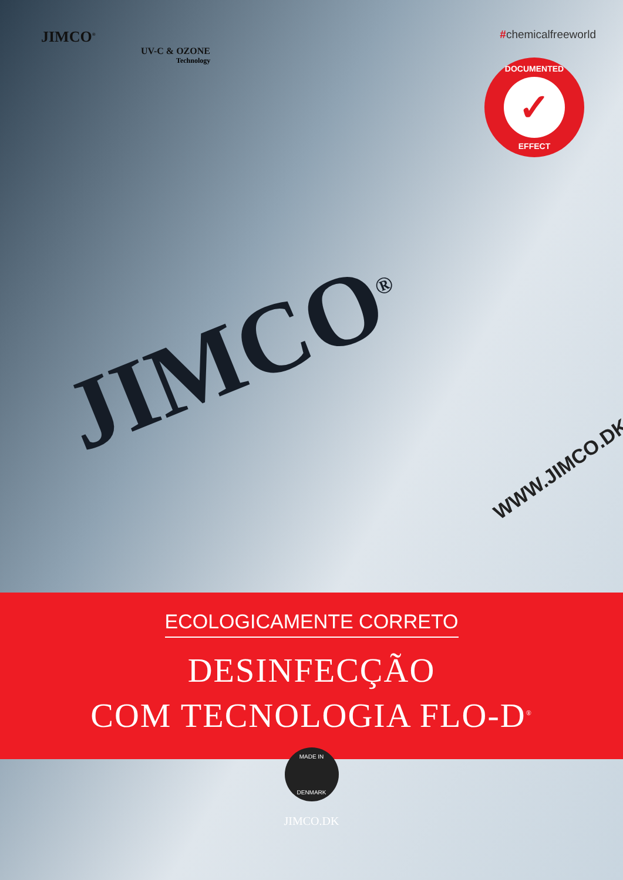JIMCO<sup>®</sup>
UV-C & OZONE
Technology
#chemicalfreeworld
DOCUMENTED
✓
EFFECT
JIMCO<sup>®</sup> WWW.JIMCO.DK
ECOLOGICAMENTE CORRETO
DESINFECÇÃO
COM TECNOLOGIA FLO-D<sup>®</sup>
MADE IN
DENMARK
JIMCO.DK